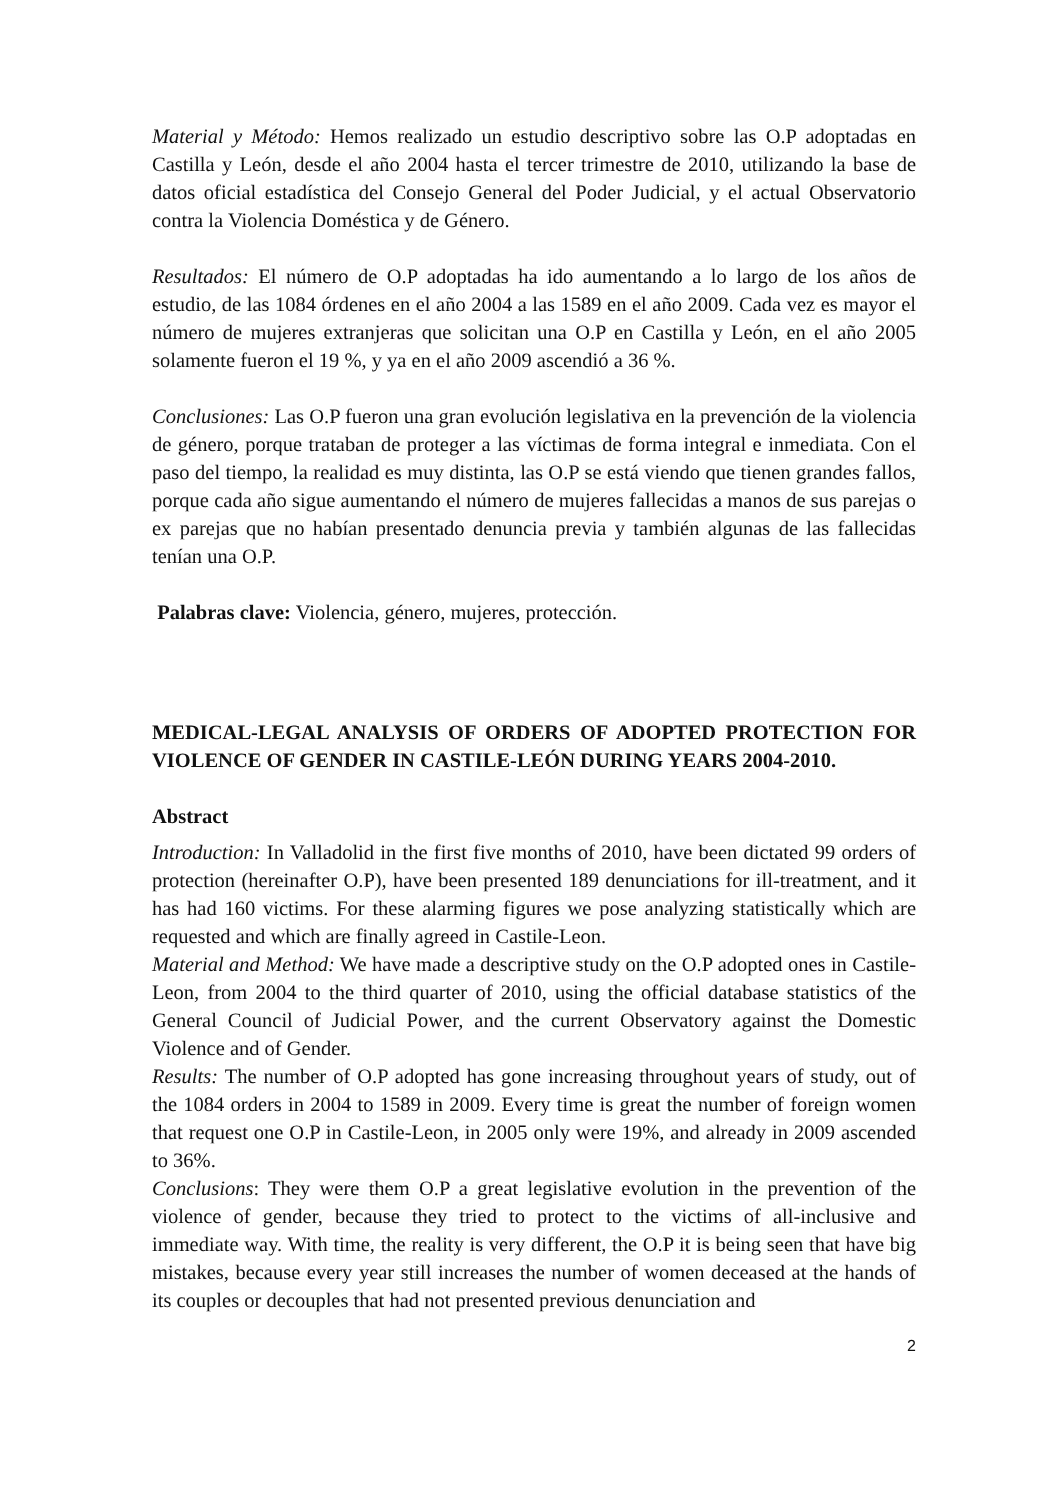Material y Método: Hemos realizado un estudio descriptivo sobre las O.P adoptadas en Castilla y León, desde el año 2004 hasta el tercer trimestre de 2010, utilizando la base de datos oficial estadística del Consejo General del Poder Judicial, y el actual Observatorio contra la Violencia Doméstica y de Género.
Resultados: El número de O.P adoptadas ha ido aumentando a lo largo de los años de estudio, de las 1084 órdenes en el año 2004 a las 1589 en el año 2009. Cada vez es mayor el número de mujeres extranjeras que solicitan una O.P en Castilla y León, en el año 2005 solamente fueron el 19 %, y ya en el año 2009 ascendió a 36 %.
Conclusiones: Las O.P fueron una gran evolución legislativa en la prevención de la violencia de género, porque trataban de proteger a las víctimas de forma integral e inmediata. Con el paso del tiempo, la realidad es muy distinta, las O.P se está viendo que tienen grandes fallos, porque cada año sigue aumentando el número de mujeres fallecidas a manos de sus parejas o ex parejas que no habían presentado denuncia previa y también algunas de las fallecidas tenían una O.P.
Palabras clave: Violencia, género, mujeres, protección.
MEDICAL-LEGAL ANALYSIS OF ORDERS OF ADOPTED PROTECTION FOR VIOLENCE OF GENDER IN CASTILE-LEÓN DURING YEARS 2004-2010.
Abstract
Introduction: In Valladolid in the first five months of 2010, have been dictated 99 orders of protection (hereinafter O.P), have been presented 189 denunciations for ill-treatment, and it has had 160 victims. For these alarming figures we pose analyzing statistically which are requested and which are finally agreed in Castile-Leon.
Material and Method: We have made a descriptive study on the O.P adopted ones in Castile-Leon, from 2004 to the third quarter of 2010, using the official database statistics of the General Council of Judicial Power, and the current Observatory against the Domestic Violence and of Gender.
Results: The number of O.P adopted has gone increasing throughout years of study, out of the 1084 orders in 2004 to 1589 in 2009. Every time is great the number of foreign women that request one O.P in Castile-Leon, in 2005 only were 19%, and already in 2009 ascended to 36%.
Conclusions: They were them O.P a great legislative evolution in the prevention of the violence of gender, because they tried to protect to the victims of all-inclusive and immediate way. With time, the reality is very different, the O.P it is being seen that have big mistakes, because every year still increases the number of women deceased at the hands of its couples or decouples that had not presented previous denunciation and
2